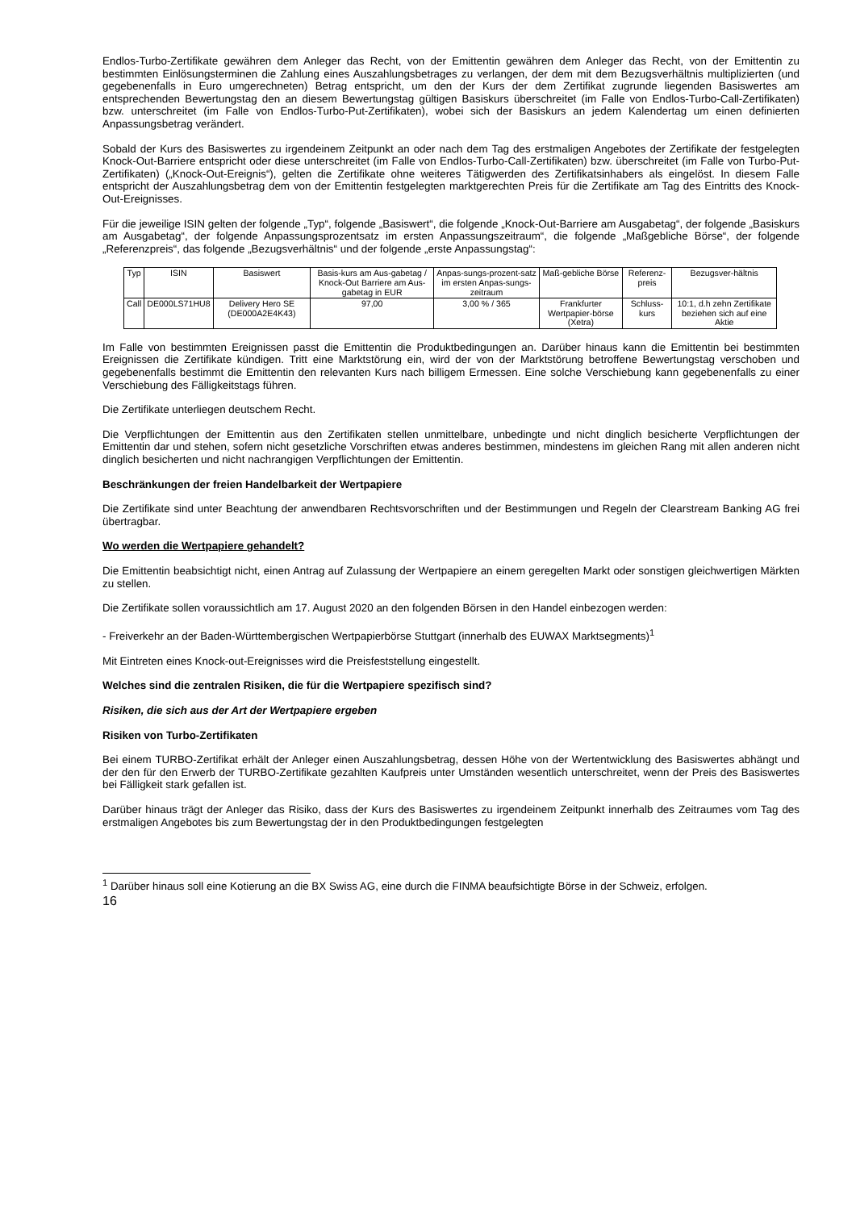Endlos-Turbo-Zertifikate gewähren dem Anleger das Recht, von der Emittentin gewähren dem Anleger das Recht, von der Emittentin zu bestimmten Einlösungsterminen die Zahlung eines Auszahlungsbetrages zu verlangen, der dem mit dem Bezugsverhältnis multiplizierten (und gegebenenfalls in Euro umgerechneten) Betrag entspricht, um den der Kurs der dem Zertifikat zugrunde liegenden Basiswertes am entsprechenden Bewertungstag den an diesem Bewertungstag gültigen Basiskurs überschreitet (im Falle von Endlos-Turbo-Call-Zertifikaten) bzw. unterschreitet (im Falle von Endlos-Turbo-Put-Zertifikaten), wobei sich der Basiskurs an jedem Kalendertag um einen definierten Anpassungsbetrag verändert.
Sobald der Kurs des Basiswertes zu irgendeinem Zeitpunkt an oder nach dem Tag des erstmaligen Angebotes der Zertifikate der festgelegten Knock-Out-Barriere entspricht oder diese unterschreitet (im Falle von Endlos-Turbo-Call-Zertifikaten) bzw. überschreitet (im Falle von Turbo-Put-Zertifikaten) („Knock-Out-Ereignis“), gelten die Zertifikate ohne weiteres Tätigwerden des Zertifikatsinhabers als eingelöst. In diesem Falle entspricht der Auszahlungsbetrag dem von der Emittentin festgelegten marktgerechten Preis für die Zertifikate am Tag des Eintritts des Knock-Out-Ereignisses.
Für die jeweilige ISIN gelten der folgende „Typ“, folgende „Basiswert“, die folgende „Knock-Out-Barriere am Ausgabetag“, der folgende „Basiskurs am Ausgabetag“, der folgende Anpassungsprozentsatz im ersten Anpassungszeitraum“, die folgende „Maßgebliche Börse“, der folgende „Referenzpreis“, das folgende „Bezugsverhältnis“ und der folgende „erste Anpassungstag“:
| Typ | ISIN | Basiswert | Basis-kurs am Aus-gabetag / Knock-Out Barriere am Aus-gabetag in EUR | Anpas-sungs-prozent-satz im ersten Anpas-sungs-zeitraum | Maß-gebliche Börse | Referenz-preis | Bezugsver-hältnis |
| Call | DE000LS71HU8 | Delivery Hero SE (DE000A2E4K43) | 97,00 | 3,00 % / 365 | Frankfurter Wertpapier-börse (Xetra) | Schluss-kurs | 10:1, d.h zehn Zertifikate beziehen sich auf eine Aktie |
Im Falle von bestimmten Ereignissen passt die Emittentin die Produktbedingungen an. Darüber hinaus kann die Emittentin bei bestimmten Ereignissen die Zertifikate kündigen. Tritt eine Marktstörung ein, wird der von der Marktstörung betroffene Bewertungstag verschoben und gegebenenfalls bestimmt die Emittentin den relevanten Kurs nach billigem Ermessen. Eine solche Verschiebung kann gegebenenfalls zu einer Verschiebung des Fälligkeitstags führen.
Die Zertifikate unterliegen deutschem Recht.
Die Verpflichtungen der Emittentin aus den Zertifikaten stellen unmittelbare, unbedingte und nicht dinglich besicherte Verpflichtungen der Emittentin dar und stehen, sofern nicht gesetzliche Vorschriften etwas anderes bestimmen, mindestens im gleichen Rang mit allen anderen nicht dinglich besicherten und nicht nachrangigen Verpflichtungen der Emittentin.
Beschränkungen der freien Handelbarkeit der Wertpapiere
Die Zertifikate sind unter Beachtung der anwendbaren Rechtsvorschriften und der Bestimmungen und Regeln der Clearstream Banking AG frei übertragbar.
Wo werden die Wertpapiere gehandelt?
Die Emittentin beabsichtigt nicht, einen Antrag auf Zulassung der Wertpapiere an einem geregelten Markt oder sonstigen gleichwertigen Märkten zu stellen.
Die Zertifikate sollen voraussichtlich am 17. August 2020 an den folgenden Börsen in den Handel einbezogen werden:
- Freiverkehr an der Baden-Württembergischen Wertpapierbörse Stuttgart (innerhalb des EUWAX Marktsegments)<sup>1</sup>
Mit Eintreten eines Knock-out-Ereignisses wird die Preisfeststellung eingestellt.
Welches sind die zentralen Risiken, die für die Wertpapiere spezifisch sind?
Risiken, die sich aus der Art der Wertpapiere ergeben
Risiken von Turbo-Zertifikaten
Bei einem TURBO-Zertifikat erhält der Anleger einen Auszahlungsbetrag, dessen Höhe von der Wertentwicklung des Basiswertes abhängt und der den für den Erwerb der TURBO-Zertifikate gezahlten Kaufpreis unter Umständen wesentlich unterschreitet, wenn der Preis des Basiswertes bei Fälligkeit stark gefallen ist.
Darüber hinaus trägt der Anleger das Risiko, dass der Kurs des Basiswertes zu irgendeinem Zeitpunkt innerhalb des Zeitraumes vom Tag des erstmaligen Angebotes bis zum Bewertungstag der in den Produktbedingungen festgelegten
<sup>1</sup> Darüber hinaus soll eine Kotierung an die BX Swiss AG, eine durch die FINMA beaufsichtigte Börse in der Schweiz, erfolgen.
16